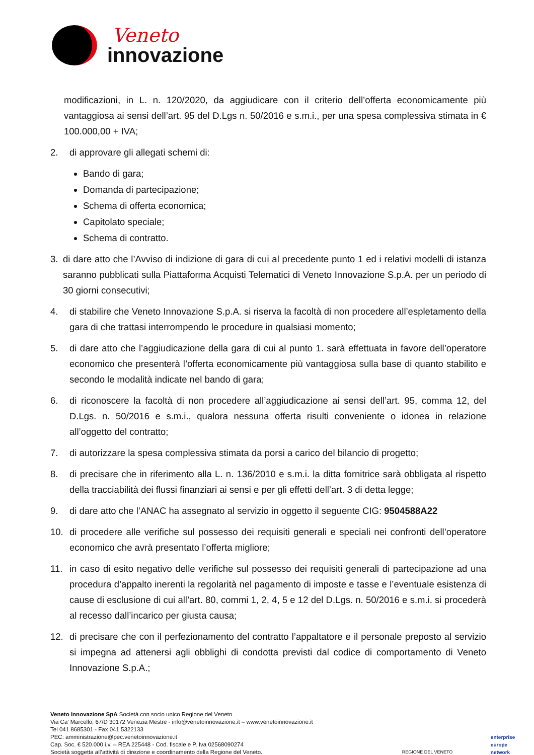Veneto
innovazione
modificazioni, in L. n. 120/2020, da aggiudicare con il criterio dell’offerta economicamente più vantaggiosa ai sensi dell’art. 95 del D.Lgs n. 50/2016 e s.m.i., per una spesa complessiva stimata in € 100.000,00 + IVA;
2. di approvare gli allegati schemi di:
Bando di gara;
Domanda di partecipazione;
Schema di offerta economica;
Capitolato speciale;
Schema di contratto.
3. di dare atto che l’Avviso di indizione di gara di cui al precedente punto 1 ed i relativi modelli di istanza saranno pubblicati sulla Piattaforma Acquisti Telematici di Veneto Innovazione S.p.A. per un periodo di 30 giorni consecutivi;
4. di stabilire che Veneto Innovazione S.p.A. si riserva la facoltà di non procedere all’espletamento della gara di che trattasi interrompendo le procedure in qualsiasi momento;
5. di dare atto che l’aggiudicazione della gara di cui al punto 1. sarà effettuata in favore dell’operatore economico che presenterà l’offerta economicamente più vantaggiosa sulla base di quanto stabilito e secondo le modalità indicate nel bando di gara;
6. di riconoscere la facoltà di non procedere all’aggiudicazione ai sensi dell’art. 95, comma 12, del D.Lgs. n. 50/2016 e s.m.i., qualora nessuna offerta risulti conveniente o idonea in relazione all’oggetto del contratto;
7. di autorizzare la spesa complessiva stimata da porsi a carico del bilancio di progetto;
8. di precisare che in riferimento alla L. n. 136/2010 e s.m.i. la ditta fornitrice sarà obbligata al rispetto della tracciabilità dei flussi finanziari ai sensi e per gli effetti dell’art. 3 di detta legge;
9. di dare atto che l’ANAC ha assegnato al servizio in oggetto il seguente CIG: 9504588A22
10. di procedere alle verifiche sul possesso dei requisiti generali e speciali nei confronti dell’operatore economico che avrà presentato l’offerta migliore;
11. in caso di esito negativo delle verifiche sul possesso dei requisiti generali di partecipazione ad una procedura d’appalto inerenti la regolarità nel pagamento di imposte e tasse e l’eventuale esistenza di cause di esclusione di cui all’art. 80, commi 1, 2, 4, 5 e 12 del D.Lgs. n. 50/2016 e s.m.i. si procederà al recesso dall’incarico per giusta causa;
12. di precisare che con il perfezionamento del contratto l’appaltatore e il personale preposto al servizio si impegna ad attenersi agli obblighi di condotta previsti dal codice di comportamento di Veneto Innovazione S.p.A.;
Veneto Innovazione SpA Società con socio unico Regione del Veneto
Via Ca’ Marcello, 67/D 30172 Venezia Mestre - info@venetoinnovazione.it – www.venetoinnovazione.it
Tel 041 8685301 - Fax 041 5322133
PEC: amministrazione@pec.venetoinnovazione.it
Cap. Soc. € 520.000 i.v. – REA 225448 - Cod. fiscale e P. Iva 02568090274
Società soggetta all’attività di direzione e coordinamento della Regione del Veneto.
REGIONE DEL VENETO enterprise
europe
network